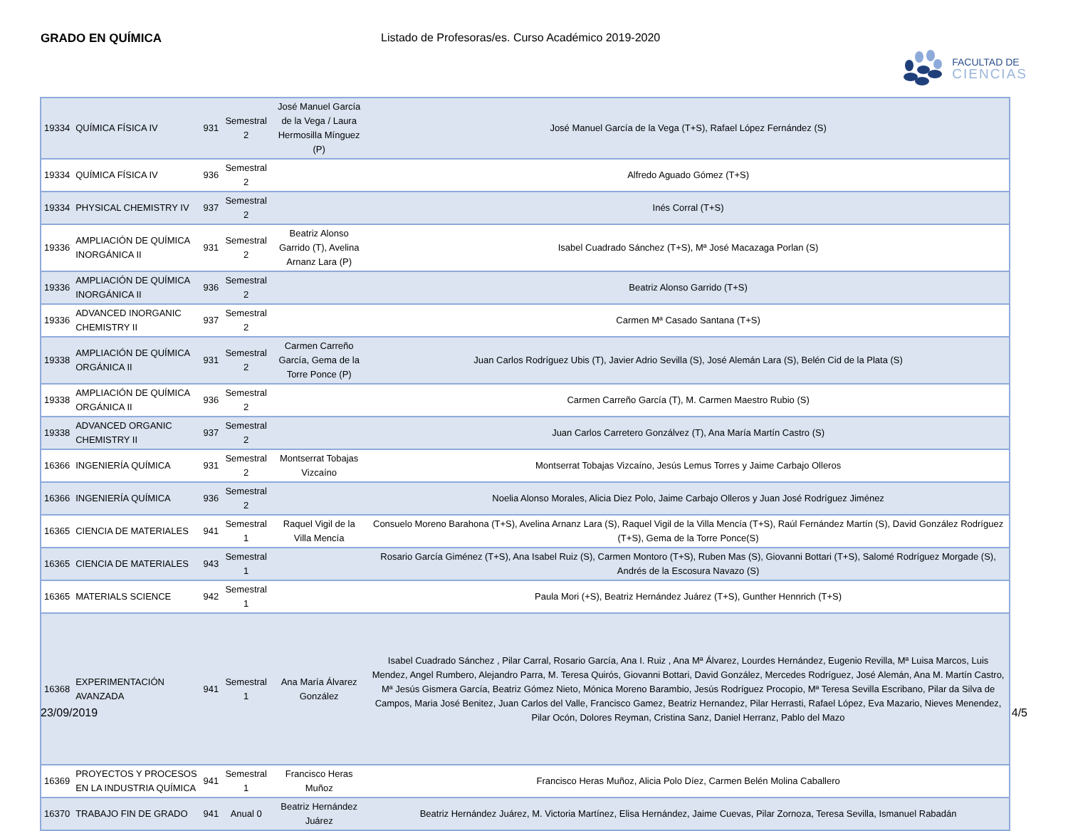GRADO EN QUÍMICA Listado de Profesoras/es. Curso Académico 2019-2020
FACULTAD DE
CIENCIAS
| 19334 | QUÍMICA FÍSICA IV | 931 | Semestral 2 | José Manuel García de la Vega / Laura Hermosilla Mínguez (P) | José Manuel García de la Vega (T+S), Rafael López Fernández (S) |
| 19334 | QUÍMICA FÍSICA IV | 936 | Semestral 2 | | Alfredo Aguado Gómez (T+S) |
| 19334 | PHYSICAL CHEMISTRY IV | 937 | Semestral 2 | | Inés Corral (T+S) |
| 19336 | AMPLIACIÓN DE QUÍMICA INORGÁNICA II | 931 | Semestral 2 | Beatriz Alonso Garrido (T), Avelina Arnanz Lara (P) | Isabel Cuadrado Sánchez (T+S), Mª José Macazaga Porlan (S) |
| 19336 | AMPLIACIÓN DE QUÍMICA INORGÁNICA II | 936 | Semestral 2 | | Beatriz Alonso Garrido (T+S) |
| 19336 | ADVANCED INORGANIC CHEMISTRY II | 937 | Semestral 2 | | Carmen Mª Casado Santana (T+S) |
| 19338 | AMPLIACIÓN DE QUÍMICA ORGÁNICA II | 931 | Semestral 2 | Carmen Carreño García, Gema de la Torre Ponce (P) | Juan Carlos Rodríguez Ubis (T), Javier Adrio Sevilla (S), José Alemán Lara (S), Belén Cid de la Plata (S) |
| 19338 | AMPLIACIÓN DE QUÍMICA ORGÁNICA II | 936 | Semestral 2 | | Carmen Carreño García (T), M. Carmen Maestro Rubio (S) |
| 19338 | ADVANCED ORGANIC CHEMISTRY II | 937 | Semestral 2 | | Juan Carlos Carretero Gonzálvez (T), Ana María Martín Castro (S) |
| 16366 | INGENIERÍA QUÍMICA | 931 | Semestral 2 | Montserrat Tobajas Vizcaíno | Montserrat Tobajas Vizcaíno, Jesús Lemus Torres y Jaime Carbajo Olleros |
| 16366 | INGENIERÍA QUÍMICA | 936 | Semestral 2 | | Noelia Alonso Morales, Alicia Diez Polo, Jaime Carbajo Olleros y Juan José Rodríguez Jiménez |
| 16365 | CIENCIA DE MATERIALES | 941 | Semestral 1 | Raquel Vigil de la Villa Mencía | Consuelo Moreno Barahona (T+S), Avelina Arnanz Lara (S), Raquel Vigil de la Villa Mencía (T+S), Raúl Fernández Martín (S), David González Rodríguez (T+S), Gema de la Torre Ponce(S) |
| 16365 | CIENCIA DE MATERIALES | 943 | Semestral 1 | | Rosario García Giménez (T+S), Ana Isabel Ruiz (S), Carmen Montoro (T+S), Ruben Mas (S), Giovanni Bottari (T+S), Salomé Rodríguez Morgade (S), Andrés de la Escosura Navazo (S) |
| 16365 | MATERIALS SCIENCE | 942 | Semestral 1 | | Paula Mori (+S), Beatriz Hernández Juárez (T+S), Gunther Hennrich (T+S) |
| 16368 | EXPERIMENTACIÓN AVANZADA | 941 | Semestral 1 | Ana María Álvarez González | Isabel Cuadrado Sánchez , Pilar Carral, Rosario García, Ana I. Ruiz , Ana Mª Álvarez, Lourdes Hernández, Eugenio Revilla, Mª Luisa Marcos, Luis Mendez, Angel Rumbero, Alejandro Parra, M. Teresa Quirós, Giovanni Bottari, David González, Mercedes Rodríguez, José Alemán, Ana M. Martín Castro, Mª Jesús Gismera García, Beatriz Gómez Nieto, Mónica Moreno Barambio, Jesús Rodríguez Procopio, Mª Teresa Sevilla Escribano, Pilar da Silva de Campos, Maria José Benitez, Juan Carlos del Valle, Francisco Gamez, Beatriz Hernandez, Pilar Herrasti, Rafael López, Eva Mazario, Nieves Menendez, Pilar Ocón, Dolores Reyman, Cristina Sanz, Daniel Herranz, Pablo del Mazo |
| 16369 | PROYECTOS Y PROCESOS EN LA INDUSTRIA QUÍMICA | 941 | Semestral 1 | Francisco Heras Muñoz | Francisco Heras Muñoz, Alicia Polo Díez, Carmen Belén Molina Caballero |
| 16370 | TRABAJO FIN DE GRADO | 941 | Anual 0 | Beatriz Hernández Juárez | Beatriz Hernández Juárez, M. Victoria Martínez, Elisa Hernández, Jaime Cuevas, Pilar Zornoza, Teresa Sevilla, Ismanuel Rabadán |
23/09/2019 4/5